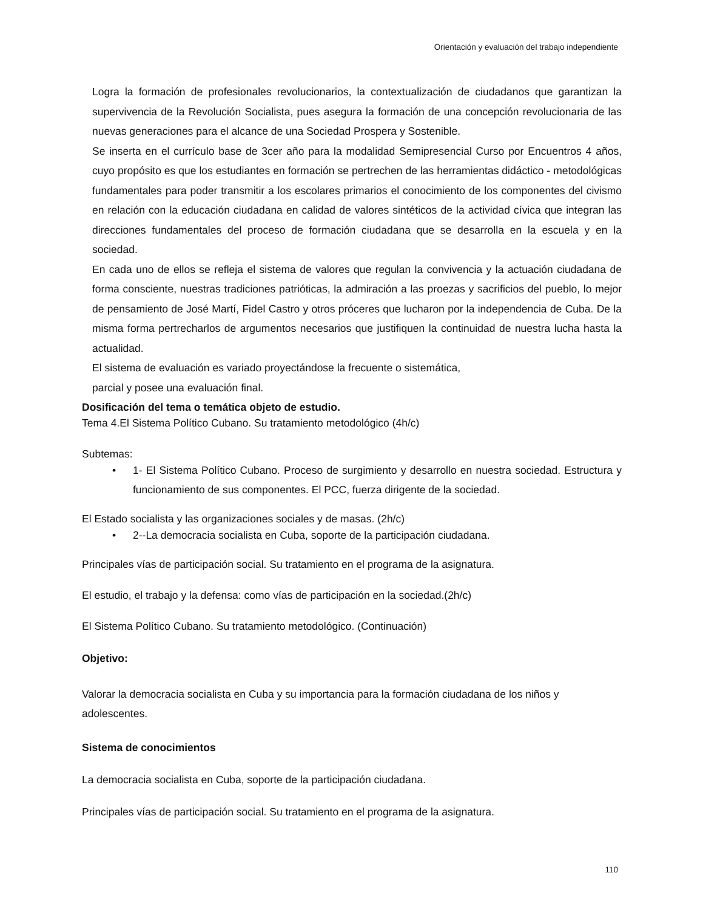Orientación y evaluación del trabajo independiente
Logra la formación de profesionales revolucionarios, la contextualización de ciudadanos que garantizan la supervivencia de la Revolución Socialista, pues asegura la formación de una concepción revolucionaria de las nuevas generaciones para el alcance de una Sociedad Prospera y Sostenible.
Se inserta en el currículo base de 3cer año para la modalidad Semipresencial Curso por Encuentros 4 años, cuyo propósito es que los estudiantes en formación se pertrechen de las herramientas didáctico - metodológicas fundamentales para poder transmitir a los escolares primarios el conocimiento de los componentes del civismo en relación con la educación ciudadana en calidad de valores sintéticos de la actividad cívica que integran las direcciones fundamentales del proceso de formación ciudadana que se desarrolla en la escuela y en la sociedad.
En cada uno de ellos se refleja el sistema de valores que regulan la convivencia y la actuación ciudadana de forma consciente, nuestras tradiciones patrióticas, la admiración a las proezas y sacrificios del pueblo, lo mejor de pensamiento de José Martí, Fidel Castro y otros próceres que lucharon por la independencia de Cuba. De la misma forma pertrecharlos de argumentos necesarios que justifiquen la continuidad de nuestra lucha hasta la actualidad.
El sistema de evaluación es variado proyectándose la frecuente o sistemática,
parcial y posee una evaluación final.
Dosificación del tema o temática objeto de estudio.
Tema 4.El Sistema Político Cubano. Su tratamiento metodológico (4h/c)
Subtemas:
• 1- El Sistema Político Cubano. Proceso de surgimiento y desarrollo en nuestra sociedad. Estructura y funcionamiento de sus componentes. El PCC, fuerza dirigente de la sociedad.
El Estado socialista y las organizaciones sociales y de masas. (2h/c)
• 2--La democracia socialista en Cuba, soporte de la participación ciudadana.
Principales vías de participación social. Su tratamiento en el programa de la asignatura.
El estudio, el trabajo y la defensa: como vías de participación en la sociedad.(2h/c)
El Sistema Político Cubano. Su tratamiento metodológico. (Continuación)
Objetivo:
Valorar la democracia socialista en Cuba y su importancia para la formación ciudadana de los niños y adolescentes.
Sistema de conocimientos
La democracia socialista en Cuba, soporte de la participación ciudadana.
Principales vías de participación social. Su tratamiento en el programa de la asignatura.
110